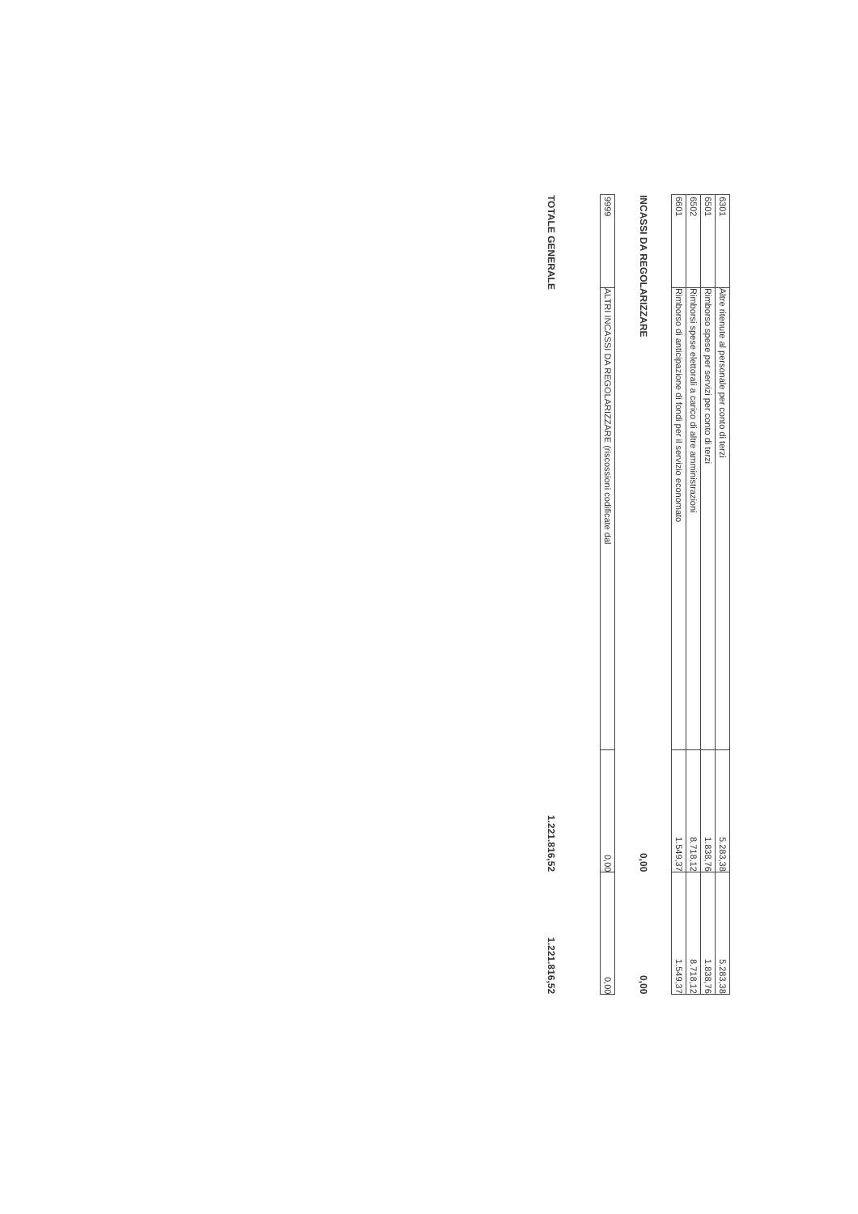| 6301 | Altre ritenute al personale per conto di terzi | 5.283,38 | 5.283,38 |
| 6501 | Rimborso spese per servizi per conto di terzi | 1.838,76 | 1.838,76 |
| 6502 | Rimborsi spese elettorali a carico di altre amministrazioni | 8.718,12 | 8.718,12 |
| 6601 | Rimborso di anticipazione di fondi per il servizio economato | 1.549,37 | 1.549,37 |
| INCASSI DA REGOLARIZZARE | | 0,00 | 0,00 |
| 9999 | ALTRI INCASSI DA REGOLARIZZARE (riscossioni codificate dal | 0,00 | 0,00 |
| TOTALE GENERALE | | 1.221.816,52 | 1.221.816,52 |